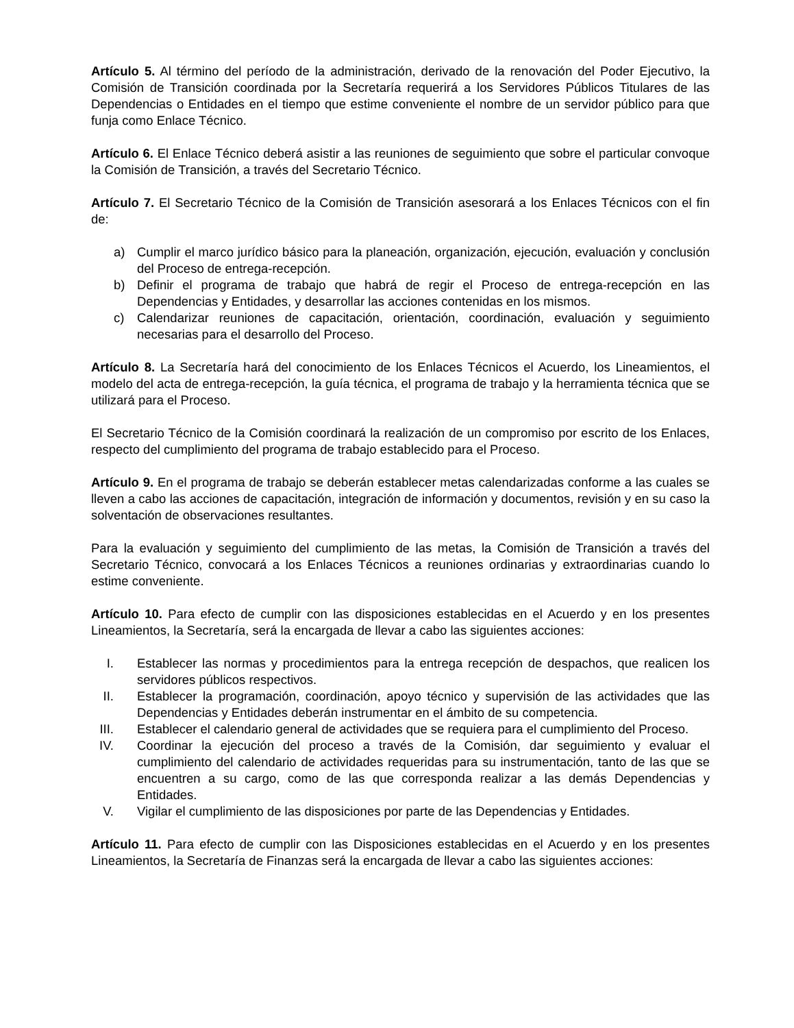Artículo 5. Al término del período de la administración, derivado de la renovación del Poder Ejecutivo, la Comisión de Transición coordinada por la Secretaría requerirá a los Servidores Públicos Titulares de las Dependencias o Entidades en el tiempo que estime conveniente el nombre de un servidor público para que funja como Enlace Técnico.
Artículo 6. El Enlace Técnico deberá asistir a las reuniones de seguimiento que sobre el particular convoque la Comisión de Transición, a través del Secretario Técnico.
Artículo 7. El Secretario Técnico de la Comisión de Transición asesorará a los Enlaces Técnicos con el fin de:
a) Cumplir el marco jurídico básico para la planeación, organización, ejecución, evaluación y conclusión del Proceso de entrega-recepción.
b) Definir el programa de trabajo que habrá de regir el Proceso de entrega-recepción en las Dependencias y Entidades, y desarrollar las acciones contenidas en los mismos.
c) Calendarizar reuniones de capacitación, orientación, coordinación, evaluación y seguimiento necesarias para el desarrollo del Proceso.
Artículo 8. La Secretaría hará del conocimiento de los Enlaces Técnicos el Acuerdo, los Lineamientos, el modelo del acta de entrega-recepción, la guía técnica, el programa de trabajo y la herramienta técnica que se utilizará para el Proceso.
El Secretario Técnico de la Comisión coordinará la realización de un compromiso por escrito de los Enlaces, respecto del cumplimiento del programa de trabajo establecido para el Proceso.
Artículo 9. En el programa de trabajo se deberán establecer metas calendarizadas conforme a las cuales se lleven a cabo las acciones de capacitación, integración de información y documentos, revisión y en su caso la solventación de observaciones resultantes.
Para la evaluación y seguimiento del cumplimiento de las metas, la Comisión de Transición a través del Secretario Técnico, convocará a los Enlaces Técnicos a reuniones ordinarias y extraordinarias cuando lo estime conveniente.
Artículo 10. Para efecto de cumplir con las disposiciones establecidas en el Acuerdo y en los presentes Lineamientos, la Secretaría, será la encargada de llevar a cabo las siguientes acciones:
I. Establecer las normas y procedimientos para la entrega recepción de despachos, que realicen los servidores públicos respectivos.
II. Establecer la programación, coordinación, apoyo técnico y supervisión de las actividades que las Dependencias y Entidades deberán instrumentar en el ámbito de su competencia.
III. Establecer el calendario general de actividades que se requiera para el cumplimiento del Proceso.
IV. Coordinar la ejecución del proceso a través de la Comisión, dar seguimiento y evaluar el cumplimiento del calendario de actividades requeridas para su instrumentación, tanto de las que se encuentren a su cargo, como de las que corresponda realizar a las demás Dependencias y Entidades.
V. Vigilar el cumplimiento de las disposiciones por parte de las Dependencias y Entidades.
Artículo 11. Para efecto de cumplir con las Disposiciones establecidas en el Acuerdo y en los presentes Lineamientos, la Secretaría de Finanzas será la encargada de llevar a cabo las siguientes acciones: